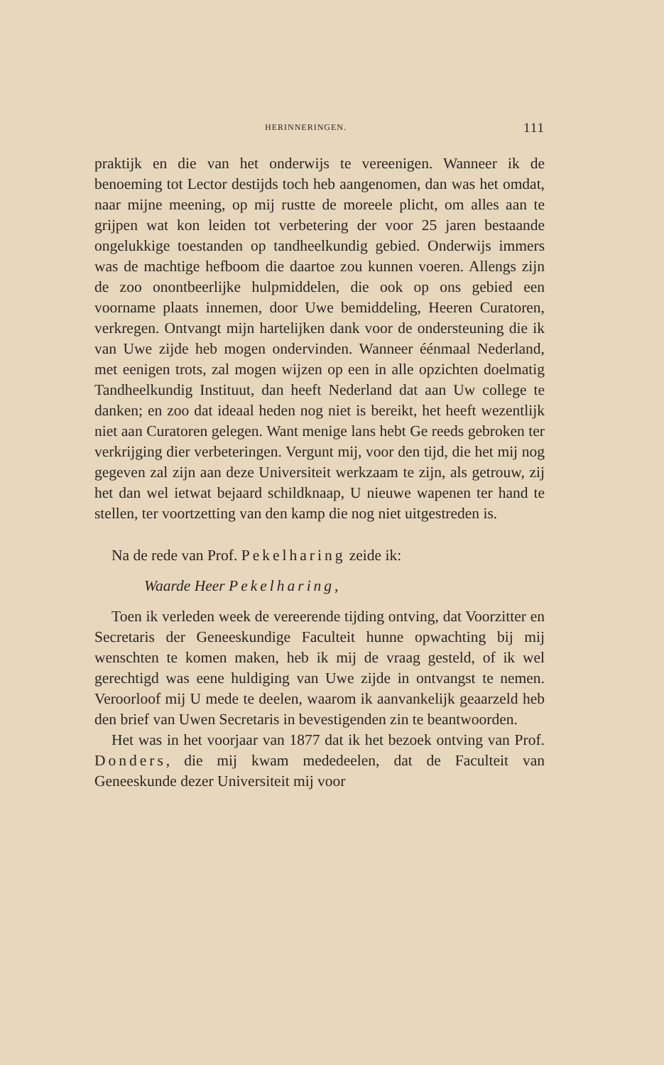HERINNERINGEN. 111
praktijk en die van het onderwijs te vereenigen. Wanneer ik de benoeming tot Lector destijds toch heb aangenomen, dan was het omdat, naar mijne meening, op mij rustte de moreele plicht, om alles aan te grijpen wat kon leiden tot verbetering der voor 25 jaren bestaande ongelukkige toestanden op tandheelkundig gebied. Onderwijs immers was de machtige hefboom die daartoe zou kunnen voeren. Allengs zijn de zoo onontbeerlijke hulpmiddelen, die ook op ons gebied een voorname plaats innemen, door Uwe bemiddeling, Heeren Curatoren, verkregen. Ontvangt mijn hartelijken dank voor de ondersteuning die ik van Uwe zijde heb mogen ondervinden. Wanneer éénmaal Nederland, met eenigen trots, zal mogen wijzen op een in alle opzichten doelmatig Tandheelkundig Instituut, dan heeft Nederland dat aan Uw college te danken; en zoo dat ideaal heden nog niet is bereikt, het heeft wezentlijk niet aan Curatoren gelegen. Want menige lans hebt Ge reeds gebroken ter verkrijging dier verbeteringen. Vergunt mij, voor den tijd, die het mij nog gegeven zal zijn aan deze Universiteit werkzaam te zijn, als getrouw, zij het dan wel ietwat bejaard schildknaap, U nieuwe wapenen ter hand te stellen, ter voortzetting van den kamp die nog niet uitgestreden is.
Na de rede van Prof. Pekelharing zeide ik:
Waarde Heer Pekelharing,
Toen ik verleden week de vereerende tijding ontving, dat Voorzitter en Secretaris der Geneeskundige Faculteit hunne opwachting bij mij wenschten te komen maken, heb ik mij de vraag gesteld, of ik wel gerechtigd was eene huldiging van Uwe zijde in ontvangst te nemen. Veroorloof mij U mede te deelen, waarom ik aanvankelijk geaarzeld heb den brief van Uwen Secretaris in bevestigenden zin te beantwoorden.
Het was in het voorjaar van 1877 dat ik het bezoek ontving van Prof. Donders, die mij kwam mededeelen, dat de Faculteit van Geneeskunde dezer Universiteit mij voor